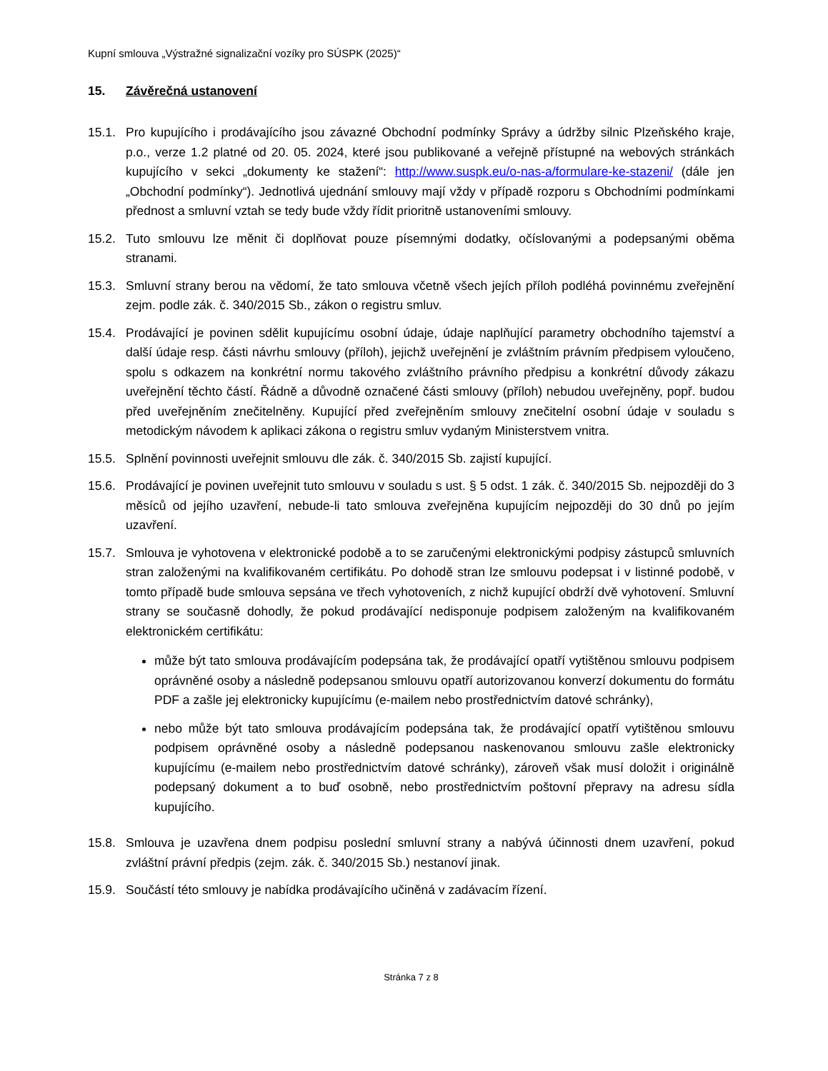Kupní smlouva „Výstražné signalizační vozíky pro SÚSPK (2025)“
15. Závěrečná ustanovení
15.1. Pro kupujícího i prodávajícího jsou závazné Obchodní podmínky Správy a údržby silnic Plzeňského kraje, p.o., verze 1.2 platné od 20. 05. 2024, které jsou publikované a veřejně přístupné na webových stránkách kupujícího v sekci „dokumenty ke stažení“: http://www.suspk.eu/o-nas-a/formulare-ke-stazeni/ (dále jen „Obchodní podmínky“). Jednotlivá ujednání smlouvy mají vždy v případě rozporu s Obchodními podmínkami přednost a smluvní vztah se tedy bude vždy řídit prioritně ustanoveními smlouvy.
15.2. Tuto smlouvu lze měnit či doplňovat pouze písemnými dodatky, očíslovanými a podepsanými oběma stranami.
15.3. Smluvní strany berou na vědomí, že tato smlouva včetně všech jejích příloh podléhá povinnému zveřejnění zejm. podle zák. č. 340/2015 Sb., zákon o registru smluv.
15.4. Prodávající je povinen sdělit kupujícímu osobní údaje, údaje naplňující parametry obchodního tajemství a další údaje resp. části návrhu smlouvy (příloh), jejichž uveřejnění je zvláštním právním předpisem vyloučeno, spolu s odkazem na konkrétní normu takového zvláštního právního předpisu a konkrétní důvody zákazu uveřejnění těchto částí. Řádně a důvodně označené části smlouvy (příloh) nebudou uveřejněny, popř. budou před uveřejněním znečitelněny. Kupující před zveřejněním smlouvy znečitelní osobní údaje v souladu s metodickým návodem k aplikaci zákona o registru smluv vydaným Ministerstvem vnitra.
15.5. Splnění povinnosti uveřejnit smlouvu dle zák. č. 340/2015 Sb. zajistí kupující.
15.6. Prodávající je povinen uveřejnit tuto smlouvu v souladu s ust. § 5 odst. 1 zák. č. 340/2015 Sb. nejpozději do 3 měsíců od jejího uzavření, nebude-li tato smlouva zveřejněna kupujícím nejpozději do 30 dnů po jejím uzavření.
15.7. Smlouva je vyhotovena v elektronické podobě a to se zaručenými elektronickými podpisy zástupců smluvních stran založenými na kvalifikovaném certifikátu. Po dohodě stran lze smlouvu podepsat i v listinné podobě, v tomto případě bude smlouva sepsána ve třech vyhotoveních, z nichž kupující obdrží dvě vyhotovení. Smluvní strany se současně dohodly, že pokud prodávající nedisponuje podpisem založeným na kvalifikovaném elektronickém certifikátu:
může být tato smlouva prodávajícím podepsána tak, že prodávající opatří vytištěnou smlouvu podpisem oprávněné osoby a následně podepsanou smlouvu opatří autorizovanou konverzí dokumentu do formátu PDF a zašle jej elektronicky kupujícímu (e-mailem nebo prostřednictvím datové schránky),
nebo může být tato smlouva prodávajícím podepsána tak, že prodávající opatří vytištěnou smlouvu podpisem oprávněné osoby a následně podepsanou naskenovanou smlouvu zašle elektronicky kupujícímu (e-mailem nebo prostřednictvím datové schránky), zároveň však musí doložit i originálně podepsaný dokument a to buď osobně, nebo prostřednictvím poštovní přepravy na adresu sídla kupujícího.
15.8. Smlouva je uzavřena dnem podpisu poslední smluvní strany a nabývá účinnosti dnem uzavření, pokud zvláštní právní předpis (zejm. zák. č. 340/2015 Sb.) nestanoví jinak.
15.9. Součástí této smlouvy je nabídka prodávajícího učiněná v zadávacím řízení.
Stránka 7 z 8